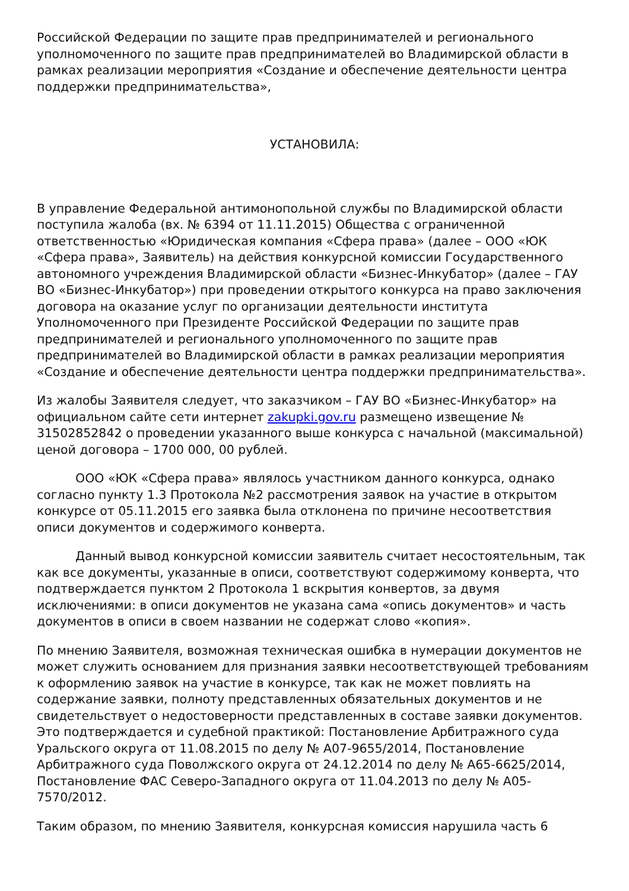Российской Федерации по защите прав предпринимателей и регионального уполномоченного по защите прав предпринимателей во Владимирской области в рамках реализации мероприятия «Создание и обеспечение деятельности центра поддержки предпринимательства»,
УСТАНОВИЛА:
В управление Федеральной антимонопольной службы по Владимирской области поступила жалоба (вх. № 6394 от 11.11.2015) Общества с ограниченной ответственностью «Юридическая компания «Сфера права» (далее – ООО «ЮК «Сфера права», Заявитель) на действия конкурсной комиссии Государственного автономного учреждения Владимирской области «Бизнес-Инкубатор» (далее – ГАУ ВО «Бизнес-Инкубатор») при проведении открытого конкурса на право заключения договора на оказание услуг по организации деятельности института Уполномоченного при Президенте Российской Федерации по защите прав предпринимателей и регионального уполномоченного по защите прав предпринимателей во Владимирской области в рамках реализации мероприятия «Создание и обеспечение деятельности центра поддержки предпринимательства».
Из жалобы Заявителя следует, что заказчиком – ГАУ ВО «Бизнес-Инкубатор» на официальном сайте сети интернет zakupki.gov.ru размещено извещение № 31502852842 о проведении указанного выше конкурса с начальной (максимальной) ценой договора – 1700 000, 00 рублей.
ООО «ЮК «Сфера права» являлось участником данного конкурса, однако согласно пункту 1.3 Протокола №2 рассмотрения заявок на участие в открытом конкурсе от 05.11.2015 его заявка была отклонена по причине несоответствия описи документов и содержимого конверта.
Данный вывод конкурсной комиссии заявитель считает несостоятельным, так как все документы, указанные в описи, соответствуют содержимому конверта, что подтверждается пунктом 2 Протокола 1 вскрытия конвертов, за двумя исключениями: в описи документов не указана сама «опись документов» и часть документов в описи в своем названии не содержат слово «копия».
По мнению Заявителя, возможная техническая ошибка в нумерации документов не может служить основанием для признания заявки несоответствующей требованиям к оформлению заявок на участие в конкурсе, так как не может повлиять на содержание заявки, полноту представленных обязательных документов и не свидетельствует о недостоверности представленных в составе заявки документов. Это подтверждается и судебной практикой: Постановление Арбитражного суда Уральского округа от 11.08.2015 по делу № А07-9655/2014, Постановление Арбитражного суда Поволжского округа от 24.12.2014 по делу № А65-6625/2014, Постановление ФАС Северо-Западного округа от 11.04.2013 по делу № А05-7570/2012.
Таким образом, по мнению Заявителя, конкурсная комиссия нарушила часть 6